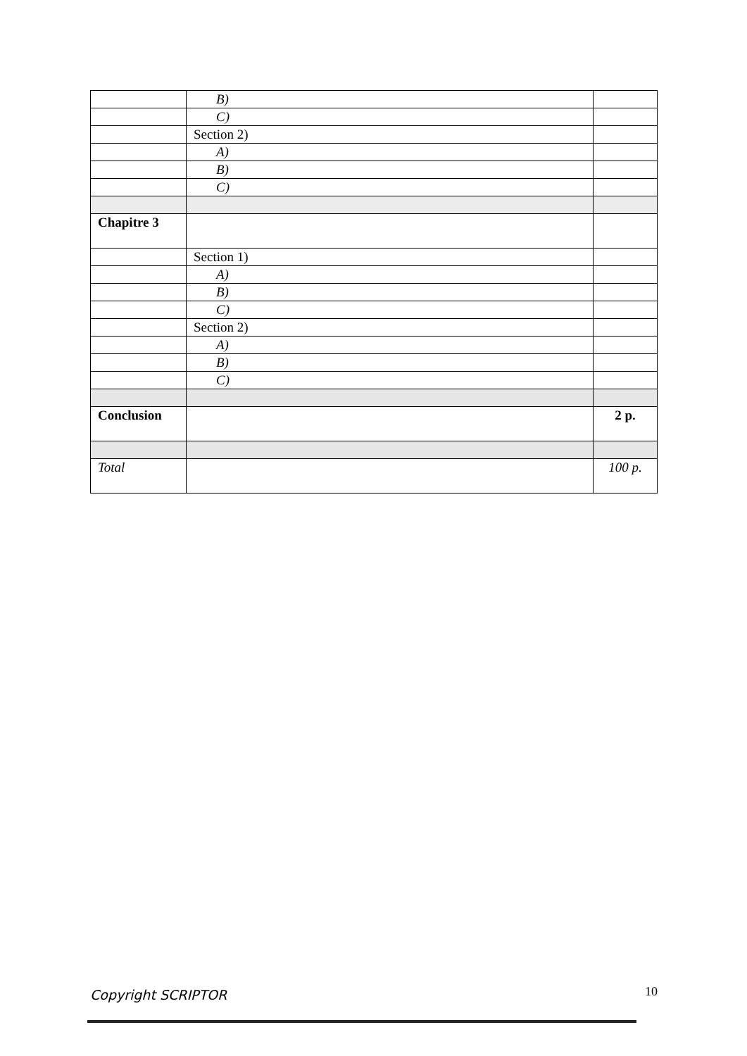| | B) | |
| | C) | |
| | Section 2) | |
| | A) | |
| | B) | |
| | C) | |
| Chapitre 3 | | |
| | Section 1) | |
| | A) | |
| | B) | |
| | C) | |
| | Section 2) | |
| | A) | |
| | B) | |
| | C) | |
| Conclusion | | 2 p. |
| Total | | 100 p. |
Copyright SCRIPTOR 10